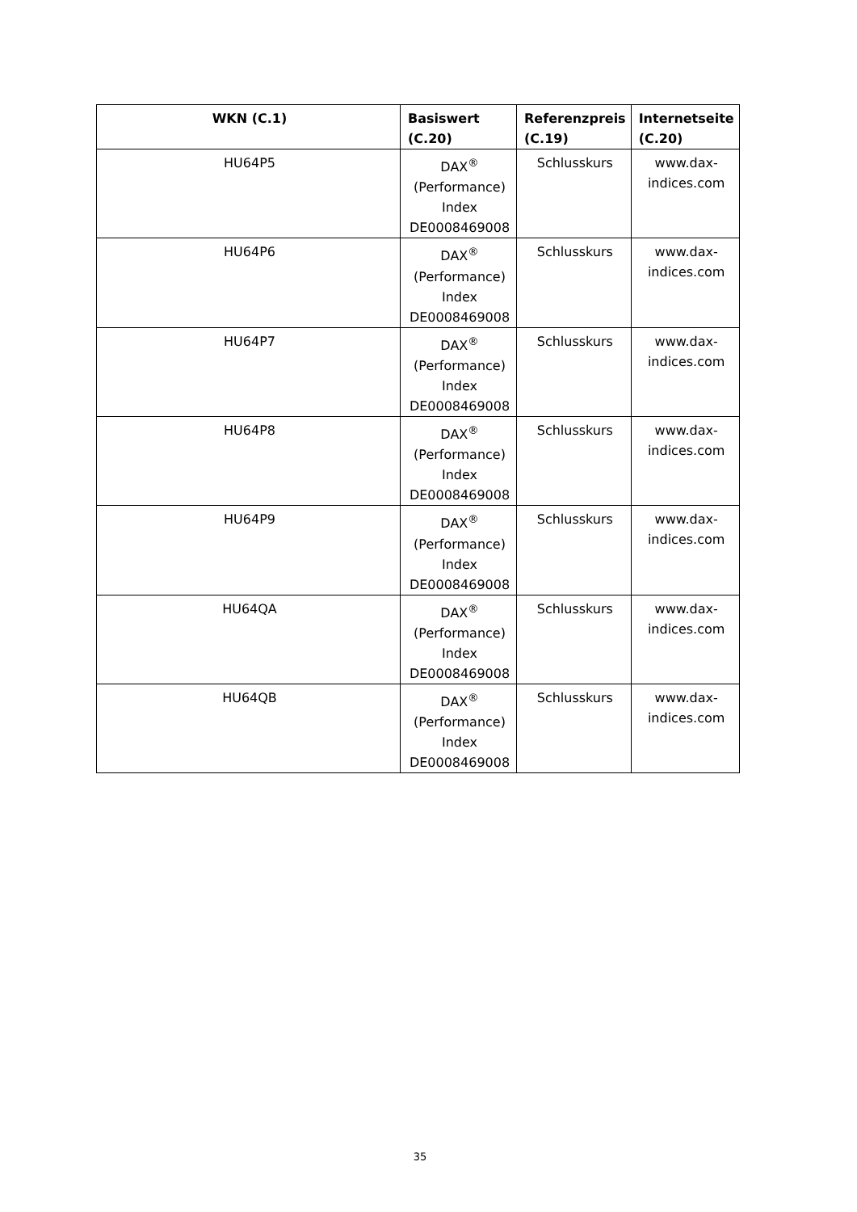| WKN (C.1) | Basiswert (C.20) | Referenzpreis (C.19) | Internetseite (C.20) |
| --- | --- | --- | --- |
| HU64P5 | DAX<sup>®</sup> (Performance) Index DE0008469008 | Schlusskurs | www.dax-indices.com |
| HU64P6 | DAX<sup>®</sup> (Performance) Index DE0008469008 | Schlusskurs | www.dax-indices.com |
| HU64P7 | DAX<sup>®</sup> (Performance) Index DE0008469008 | Schlusskurs | www.dax-indices.com |
| HU64P8 | DAX<sup>®</sup> (Performance) Index DE0008469008 | Schlusskurs | www.dax-indices.com |
| HU64P9 | DAX<sup>®</sup> (Performance) Index DE0008469008 | Schlusskurs | www.dax-indices.com |
| HU64QA | DAX<sup>®</sup> (Performance) Index DE0008469008 | Schlusskurs | www.dax-indices.com |
| HU64QB | DAX<sup>®</sup> (Performance) Index DE0008469008 | Schlusskurs | www.dax-indices.com |
35